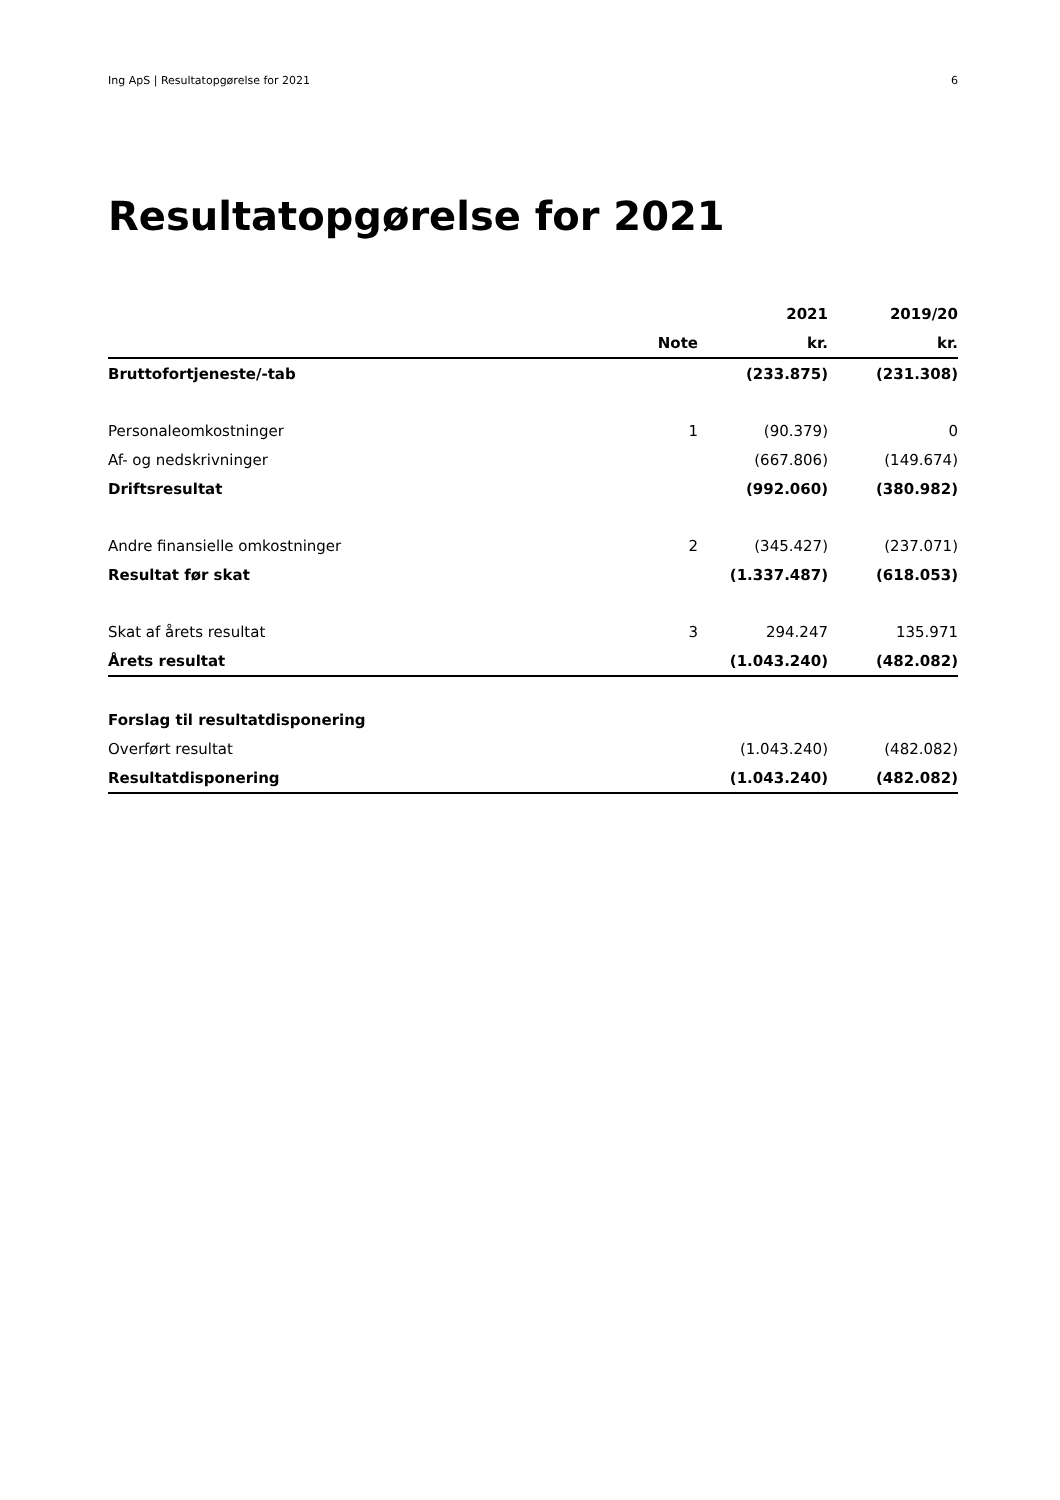Ing ApS | Resultatopgørelse for 2021 6
Resultatopgørelse for 2021
| | | 2021 | 2019/20 |
| --- | --- | --- | --- |
| | Note | kr. | kr. |
| Bruttofortjeneste/-tab | | (233.875) | (231.308) |
| Personaleomkostninger | 1 | (90.379) | 0 |
| Af- og nedskrivninger | | (667.806) | (149.674) |
| Driftsresultat | | (992.060) | (380.982) |
| Andre finansielle omkostninger | 2 | (345.427) | (237.071) |
| Resultat før skat | | (1.337.487) | (618.053) |
| Skat af årets resultat | 3 | 294.247 | 135.971 |
| Årets resultat | | (1.043.240) | (482.082) |
| Forslag til resultatdisponering | | | |
| Overført resultat | | (1.043.240) | (482.082) |
| Resultatdisponering | | (1.043.240) | (482.082) |